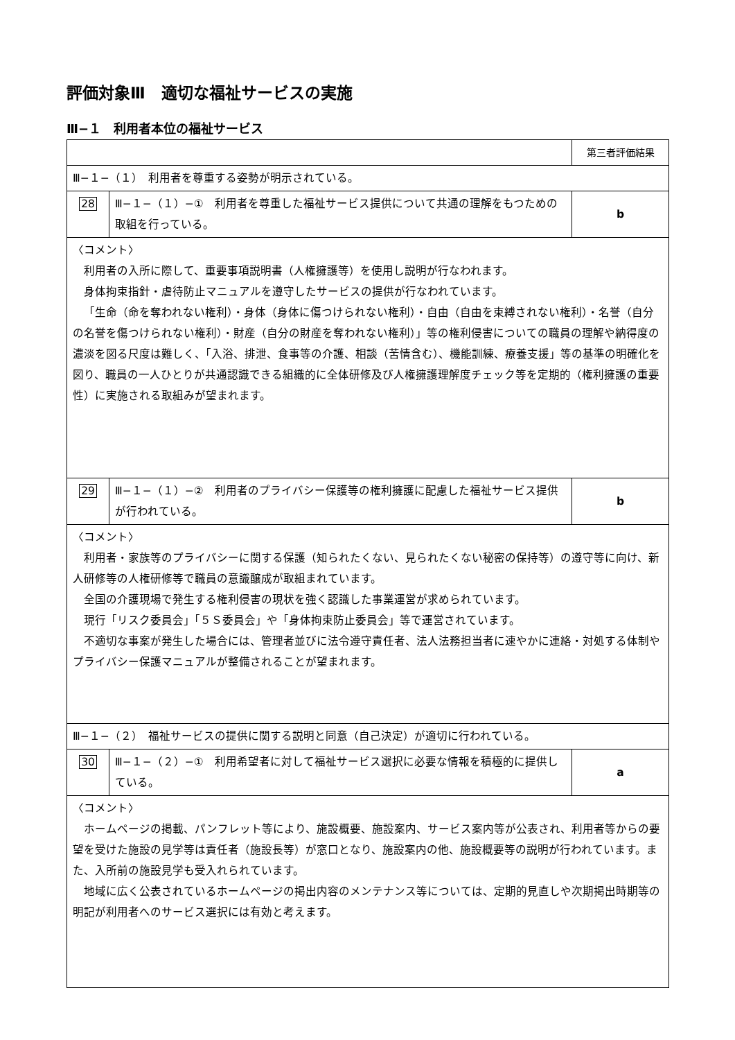評価対象Ⅲ　適切な福祉サービスの実施
Ⅲ−１　利用者本位の福祉サービス
| | | 第三者評価結果 |
| Ⅲ−１−（１） 利用者を尊重する姿勢が明示されている。 | | |
| 28 | Ⅲ−１−（１）−① 利用者を尊重した福祉サービス提供について共通の理解をもつための取組を行っている。 | b |
| 〈コメント〉 利用者の入所に際して、重要事項説明書（人権擁護等）を使用し説明が行なわれます。 身体拘束指針・虐待防止マニュアルを遵守したサービスの提供が行なわれています。 「生命（命を奪われない権利）・身体（身体に傷つけられない権利）・自由（自由を束縛されない権利）・名誉（自分の名誉を傷つけられない権利）・財産（自分の財産を奪われない権利）」等の権利侵害についての職員の理解や納得度の濃淡を図る尺度は難しく、「入浴、排泄、食事等の介護、相談（苦情含む）、機能訓練、療養支援」等の基準の明確化を図り、職員の一人ひとりが共通認識できる組織的に全体研修及び人権擁護理解度チェック等を定期的（権利擁護の重要性）に実施される取組みが望まれます。 | | |
| 29 | Ⅲ−１−（１）−② 利用者のプライバシー保護等の権利擁護に配慮した福祉サービス提供が行われている。 | b |
| 〈コメント〉 利用者・家族等のプライバシーに関する保護（知られたくない、見られたくない秘密の保持等）の遵守等に向け、新人研修等の人権研修等で職員の意識醸成が取組まれています。 全国の介護現場で発生する権利侵害の現状を強く認識した事業運営が求められています。 現行「リスク委員会」「５Ｓ委員会」や「身体拘束防止委員会」等で運営されています。 不適切な事案が発生した場合には、管理者並びに法令遵守責任者、法人法務担当者に速やかに連絡・対処する体制やプライバシー保護マニュアルが整備されることが望まれます。 | | |
| Ⅲ−１−（２） 福祉サービスの提供に関する説明と同意（自己決定）が適切に行われている。 | | |
| 30 | Ⅲ−１−（２）−① 利用希望者に対して福祉サービス選択に必要な情報を積極的に提供している。 | a |
| 〈コメント〉 ホームページの掲載、パンフレット等により、施設概要、施設案内、サービス案内等が公表され、利用者等からの要望を受けた施設の見学等は責任者（施設長等）が窓口となり、施設案内の他、施設概要等の説明が行われています。また、入所前の施設見学も受入れられています。 地域に広く公表されているホームページの掲出内容のメンテナンス等については、定期的見直しや次期掲出時期等の明記が利用者へのサービス選択には有効と考えます。 | | |